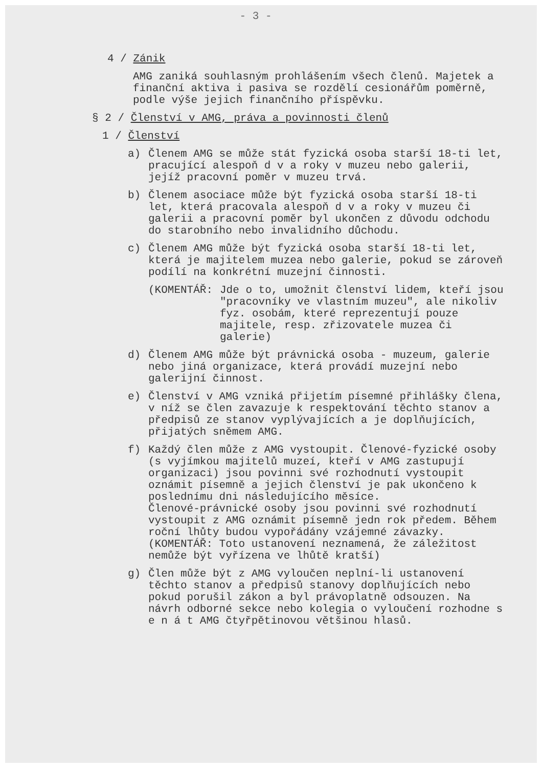- 3 -
4 / Zánik
AMG zaniká souhlasným prohlášením všech členů. Majetek a finanční aktiva i pasiva se rozdělí cesionářům poměrně, podle výše jejich finančního příspěvku.
§ 2 / Členství v AMG, práva a povinnosti členů
1 / Členství
a) Členem AMG se může stát fyzická osoba starší 18-ti let, pracující alespoň d v a roky v muzeu nebo galerii, jejíž pracovní poměr v muzeu trvá.
b) Členem asociace může být fyzická osoba starší 18-ti let, která pracovala alespoň d v a roky v muzeu či galerii a pracovní poměr byl ukončen z důvodu odchodu do starobního nebo invalidního důchodu.
c) Členem AMG může být fyzická osoba starší 18-ti let, která je majitelem muzea nebo galerie, pokud se zároveň podílí na konkrétní muzejní činnosti.
(KOMENTÁŘ: Jde o to, umožnit členství lidem, kteří jsou "pracovníky ve vlastním muzeu", ale nikoliv fyz. osobám, které reprezentují pouze majitele, resp. zřizovatele muzea či galerie)
d) Členem AMG může být právnická osoba - muzeum, galerie nebo jiná organizace, která provádí muzejní nebo galerijní činnost.
e) Členství v AMG vzniká přijetím písemné přihlášky člena, v níž se člen zavazuje k respektování těchto stanov a předpisů ze stanov vyplývajících a je doplňujících, přijatých sněmem AMG.
f) Každý člen může z AMG vystoupit. Členové-fyzické osoby (s vyjímkou majitelů muzeí, kteří v AMG zastupují organizaci) jsou povinni své rozhodnutí vystoupit oznámit písemně a jejich členství je pak ukončeno k poslednímu dni následujícího měsíce.
Členové-právnické osoby jsou povinni své rozhodnutí vystoupit z AMG oznámit písemně jedn rok předem. Během roční lhůty budou vypořádány vzájemné závazky.
(KOMENTÁŘ: Toto ustanovení neznamená, že záležitost nemůže být vyřízena ve lhůtě kratší)
g) Člen může být z AMG vyloučen neplní-li ustanovení těchto stanov a předpisů stanovy doplňujících nebo pokud porušil zákon a byl právoplatně odsouzen. Na návrh odborné sekce nebo kolegia o vyloučení rozhodne s e n á t AMG čtyřpětinovou většinou hlasů.